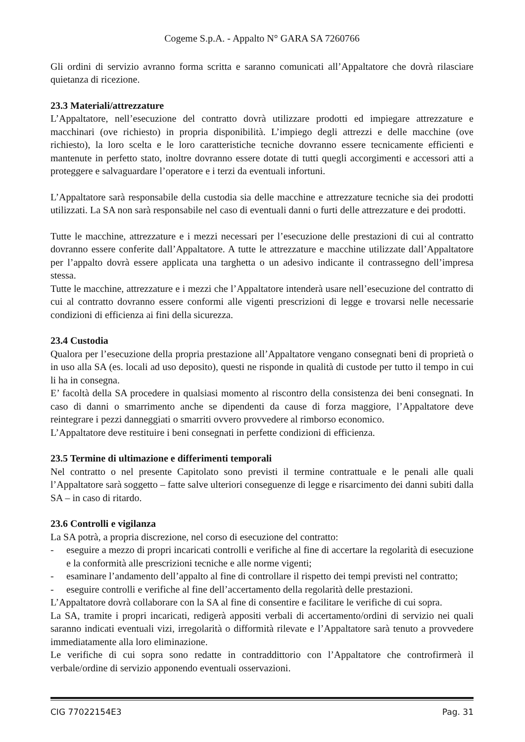Cogeme S.p.A. - Appalto N° GARA SA 7260766
Gli ordini di servizio avranno forma scritta e saranno comunicati all’Appaltatore che dovrà rilasciare quietanza di ricezione.
23.3 Materiali/attrezzature
L’Appaltatore, nell’esecuzione del contratto dovrà utilizzare prodotti ed impiegare attrezzature e macchinari (ove richiesto) in propria disponibilità. L’impiego degli attrezzi e delle macchine (ove richiesto), la loro scelta e le loro caratteristiche tecniche dovranno essere tecnicamente efficienti e mantenute in perfetto stato, inoltre dovranno essere dotate di tutti quegli accorgimenti e accessori atti a proteggere e salvaguardare l’operatore e i terzi da eventuali infortuni.
L’Appaltatore sarà responsabile della custodia sia delle macchine e attrezzature tecniche sia dei prodotti utilizzati. La SA non sarà responsabile nel caso di eventuali danni o furti delle attrezzature e dei prodotti.
Tutte le macchine, attrezzature e i mezzi necessari per l’esecuzione delle prestazioni di cui al contratto dovranno essere conferite dall’Appaltatore. A tutte le attrezzature e macchine utilizzate dall’Appaltatore per l’appalto dovrà essere applicata una targhetta o un adesivo indicante il contrassegno dell’impresa stessa.
Tutte le macchine, attrezzature e i mezzi che l’Appaltatore intenderà usare nell’esecuzione del contratto di cui al contratto dovranno essere conformi alle vigenti prescrizioni di legge e trovarsi nelle necessarie condizioni di efficienza ai fini della sicurezza.
23.4 Custodia
Qualora per l’esecuzione della propria prestazione all’Appaltatore vengano consegnati beni di proprietà o in uso alla SA (es. locali ad uso deposito), questi ne risponde in qualità di custode per tutto il tempo in cui li ha in consegna.
E’ facoltà della SA procedere in qualsiasi momento al riscontro della consistenza dei beni consegnati. In caso di danni o smarrimento anche se dipendenti da cause di forza maggiore, l’Appaltatore deve reintegrare i pezzi danneggiati o smarriti ovvero provvedere al rimborso economico.
L’Appaltatore deve restituire i beni consegnati in perfette condizioni di efficienza.
23.5 Termine di ultimazione e differimenti temporali
Nel contratto o nel presente Capitolato sono previsti il termine contrattuale e le penali alle quali l’Appaltatore sarà soggetto – fatte salve ulteriori conseguenze di legge e risarcimento dei danni subiti dalla SA – in caso di ritardo.
23.6 Controlli e vigilanza
La SA potrà, a propria discrezione, nel corso di esecuzione del contratto:
- eseguire a mezzo di propri incaricati controlli e verifiche al fine di accertare la regolarità di esecuzione e la conformità alle prescrizioni tecniche e alle norme vigenti;
- esaminare l’andamento dell’appalto al fine di controllare il rispetto dei tempi previsti nel contratto;
- eseguire controlli e verifiche al fine dell’accertamento della regolarità delle prestazioni.
L’Appaltatore dovrà collaborare con la SA al fine di consentire e facilitare le verifiche di cui sopra.
La SA, tramite i propri incaricati, redigerà appositi verbali di accertamento/ordini di servizio nei quali saranno indicati eventuali vizi, irregolarità o difformità rilevate e l’Appaltatore sarà tenuto a provvedere immediatamente alla loro eliminazione.
Le verifiche di cui sopra sono redatte in contraddittorio con l’Appaltatore che controfirmerà il verbale/ordine di servizio apponendo eventuali osservazioni.
CIG 77022154E3 Pag. 31